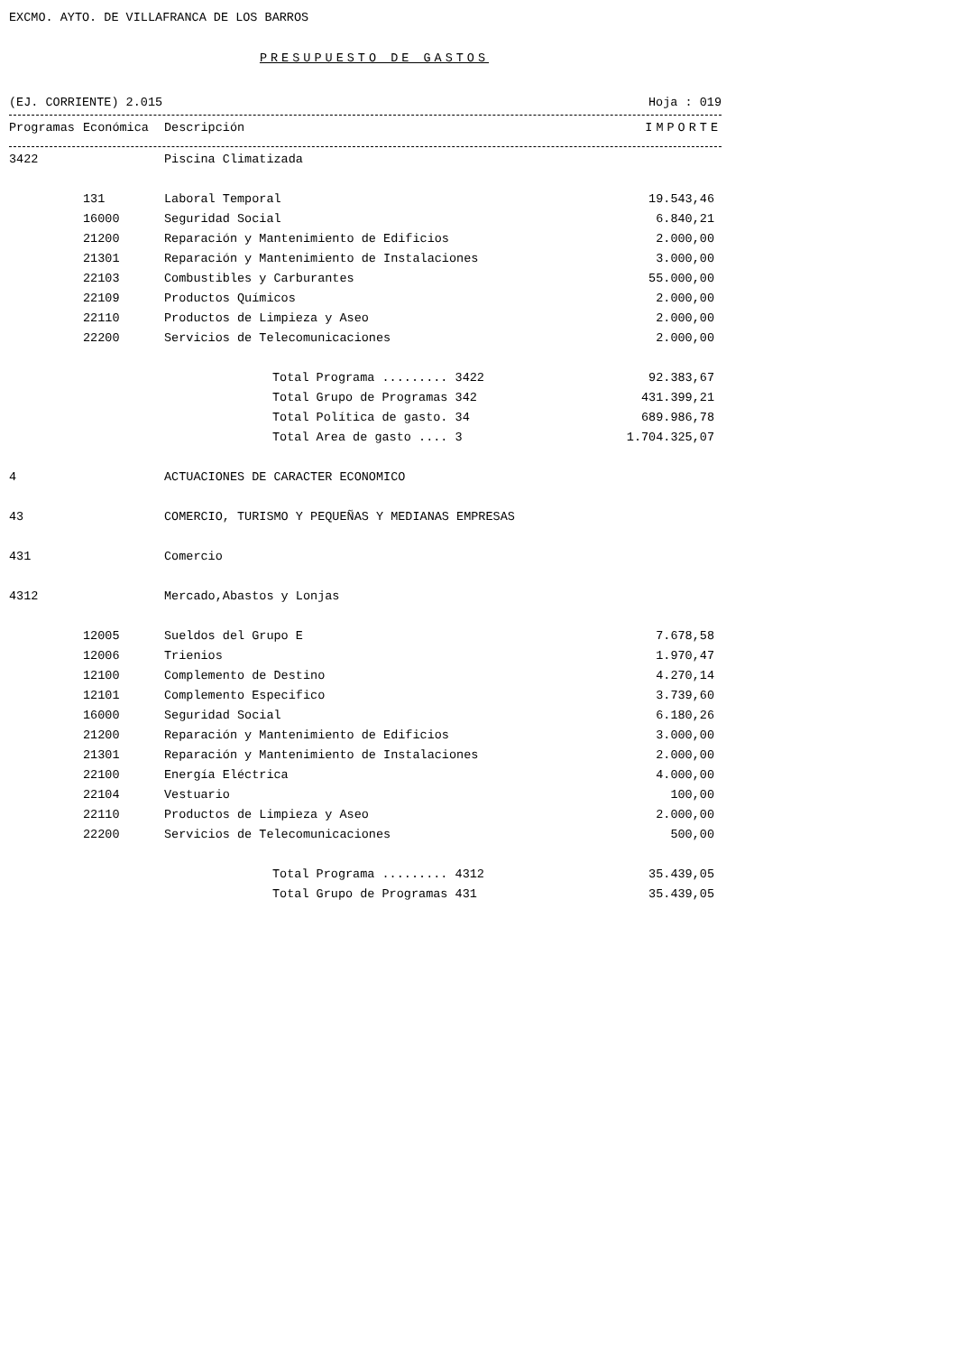EXCMO. AYTO. DE VILLAFRANCA DE LOS BARROS
PRESUPUESTO DE GASTOS
(EJ. CORRIENTE) 2.015 Hoja : 019
| Programas | Económica | Descripción | IMPORTE |
| --- | --- | --- | --- |
| 3422 | | Piscina Climatizada | |
| | 131 | Laboral Temporal | 19.543,46 |
| | 16000 | Seguridad Social | 6.840,21 |
| | 21200 | Reparación y Mantenimiento de Edificios | 2.000,00 |
| | 21301 | Reparación y Mantenimiento de Instalaciones | 3.000,00 |
| | 22103 | Combustibles y Carburantes | 55.000,00 |
| | 22109 | Productos Químicos | 2.000,00 |
| | 22110 | Productos de Limpieza y Aseo | 2.000,00 |
| | 22200 | Servicios de Telecomunicaciones | 2.000,00 |
| | | Total Programa ......... 3422 | 92.383,67 |
| | | Total Grupo de Programas 342 | 431.399,21 |
| | | Total Política de gasto. 34 | 689.986,78 |
| | | Total Area de gasto .... 3 | 1.704.325,07 |
| 4 | | ACTUACIONES DE CARACTER ECONOMICO | |
| 43 | | COMERCIO, TURISMO Y PEQUEÑAS Y MEDIANAS EMPRESAS | |
| 431 | | Comercio | |
| 4312 | | Mercado,Abastos y Lonjas | |
| | 12005 | Sueldos del Grupo E | 7.678,58 |
| | 12006 | Trienios | 1.970,47 |
| | 12100 | Complemento de Destino | 4.270,14 |
| | 12101 | Complemento Especifico | 3.739,60 |
| | 16000 | Seguridad Social | 6.180,26 |
| | 21200 | Reparación y Mantenimiento de Edificios | 3.000,00 |
| | 21301 | Reparación y Mantenimiento de Instalaciones | 2.000,00 |
| | 22100 | Energía Eléctrica | 4.000,00 |
| | 22104 | Vestuario | 100,00 |
| | 22110 | Productos de Limpieza y Aseo | 2.000,00 |
| | 22200 | Servicios de Telecomunicaciones | 500,00 |
| | | Total Programa ......... 4312 | 35.439,05 |
| | | Total Grupo de Programas 431 | 35.439,05 |